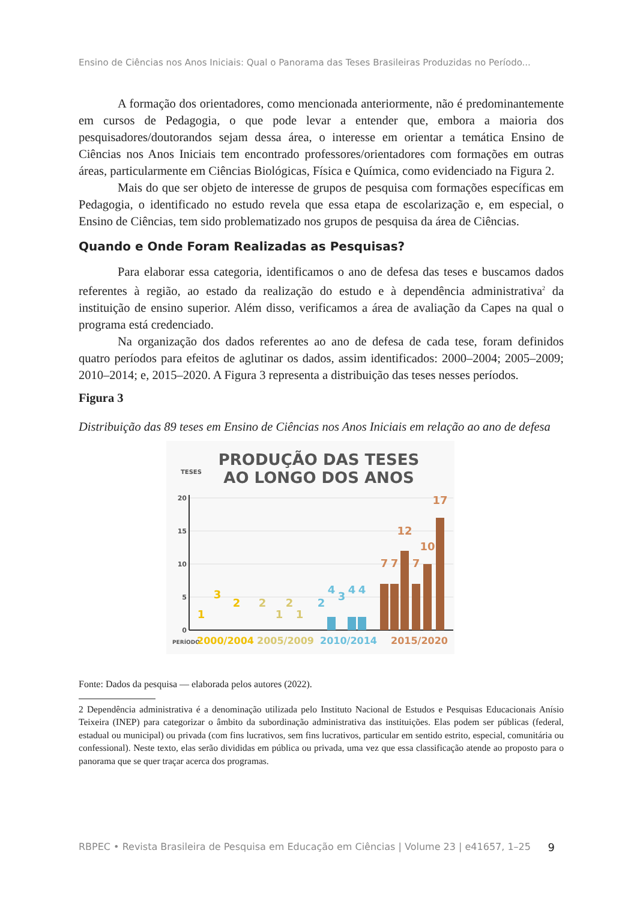Ensino de Ciências nos Anos Iniciais: Qual o Panorama das Teses Brasileiras Produzidas no Período...
A formação dos orientadores, como mencionada anteriormente, não é predominantemente em cursos de Pedagogia, o que pode levar a entender que, embora a maioria dos pesquisadores/doutorandos sejam dessa área, o interesse em orientar a temática Ensino de Ciências nos Anos Iniciais tem encontrado professores/orientadores com formações em outras áreas, particularmente em Ciências Biológicas, Física e Química, como evidenciado na Figura 2.
Mais do que ser objeto de interesse de grupos de pesquisa com formações específicas em Pedagogia, o identificado no estudo revela que essa etapa de escolarização e, em especial, o Ensino de Ciências, tem sido problematizado nos grupos de pesquisa da área de Ciências.
Quando e Onde Foram Realizadas as Pesquisas?
Para elaborar essa categoria, identificamos o ano de defesa das teses e buscamos dados referentes à região, ao estado da realização do estudo e à dependência administrativa<sup>2</sup> da instituição de ensino superior. Além disso, verificamos a área de avaliação da Capes na qual o programa está credenciado.
Na organização dos dados referentes ao ano de defesa de cada tese, foram definidos quatro períodos para efeitos de aglutinar os dados, assim identificados: 2000–2004; 2005–2009; 2010–2014; e, 2015–2020. A Figura 3 representa a distribuição das teses nesses períodos.
Figura 3
Distribuição das 89 teses em Ensino de Ciências nos Anos Iniciais em relação ao ano de defesa
PRODUÇÃO DAS TESES
AO LONGO DOS ANOS
TESES
20
15
10
5
0
1
3
2
2
1
2
1
2
4
3
4
4
7
7
12
7
10
17
PERÍODO
2000/2004
2005/2009
2010/2014
2015/2020
Fonte: Dados da pesquisa — elaborada pelos autores (2022).
2 Dependência administrativa é a denominação utilizada pelo Instituto Nacional de Estudos e Pesquisas Educacionais Anísio Teixeira (INEP) para categorizar o âmbito da subordinação administrativa das instituições. Elas podem ser públicas (federal, estadual ou municipal) ou privada (com fins lucrativos, sem fins lucrativos, particular em sentido estrito, especial, comunitária ou confessional). Neste texto, elas serão divididas em pública ou privada, uma vez que essa classificação atende ao proposto para o panorama que se quer traçar acerca dos programas.
RBPEC • Revista Brasileira de Pesquisa em Educação em Ciências | Volume 23 | e41657, 1–25 9